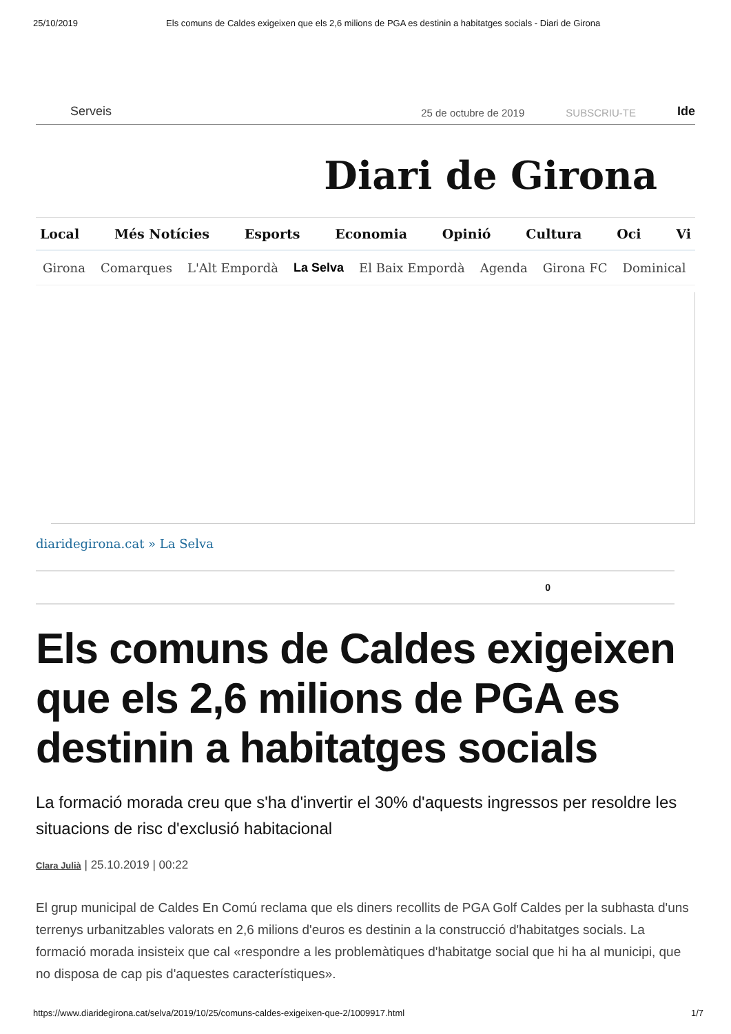25/10/2019 Els comuns de Caldes exigeixen que els 2,6 milions de PGA es destinin a habitatges socials - Diari de Girona
Serveis 25 de octubre de 2019 SUBSCRIU-TE Ide
Diari de Girona
Local Més Notícies Esports Economia Opinió Cultura Oci Vi
Girona Comarques L'Alt Empordà La Selva El Baix Empordà Agenda Girona FC Dominical
diaridegirona.cat » La Selva
0
Els comuns de Caldes exigeixen que els 2,6 milions de PGA es destinin a habitatges socials
La formació morada creu que s'ha d'invertir el 30% d'aquests ingressos per resoldre les situacions de risc d'exclusió habitacional
Clara Julià | 25.10.2019 | 00:22
El grup municipal de Caldes En Comú reclama que els diners recollits de PGA Golf Caldes per la subhasta d'uns terrenys urbanitzables valorats en 2,6 milions d'euros es destinin a la construcció d'habitatges socials. La formació morada insisteix que cal «respondre a les problemàtiques d'habitatge social que hi ha al municipi, que no disposa de cap pis d'aquestes característiques».
https://www.diaridegirona.cat/selva/2019/10/25/comuns-caldes-exigeixen-que-2/1009917.html 1/7